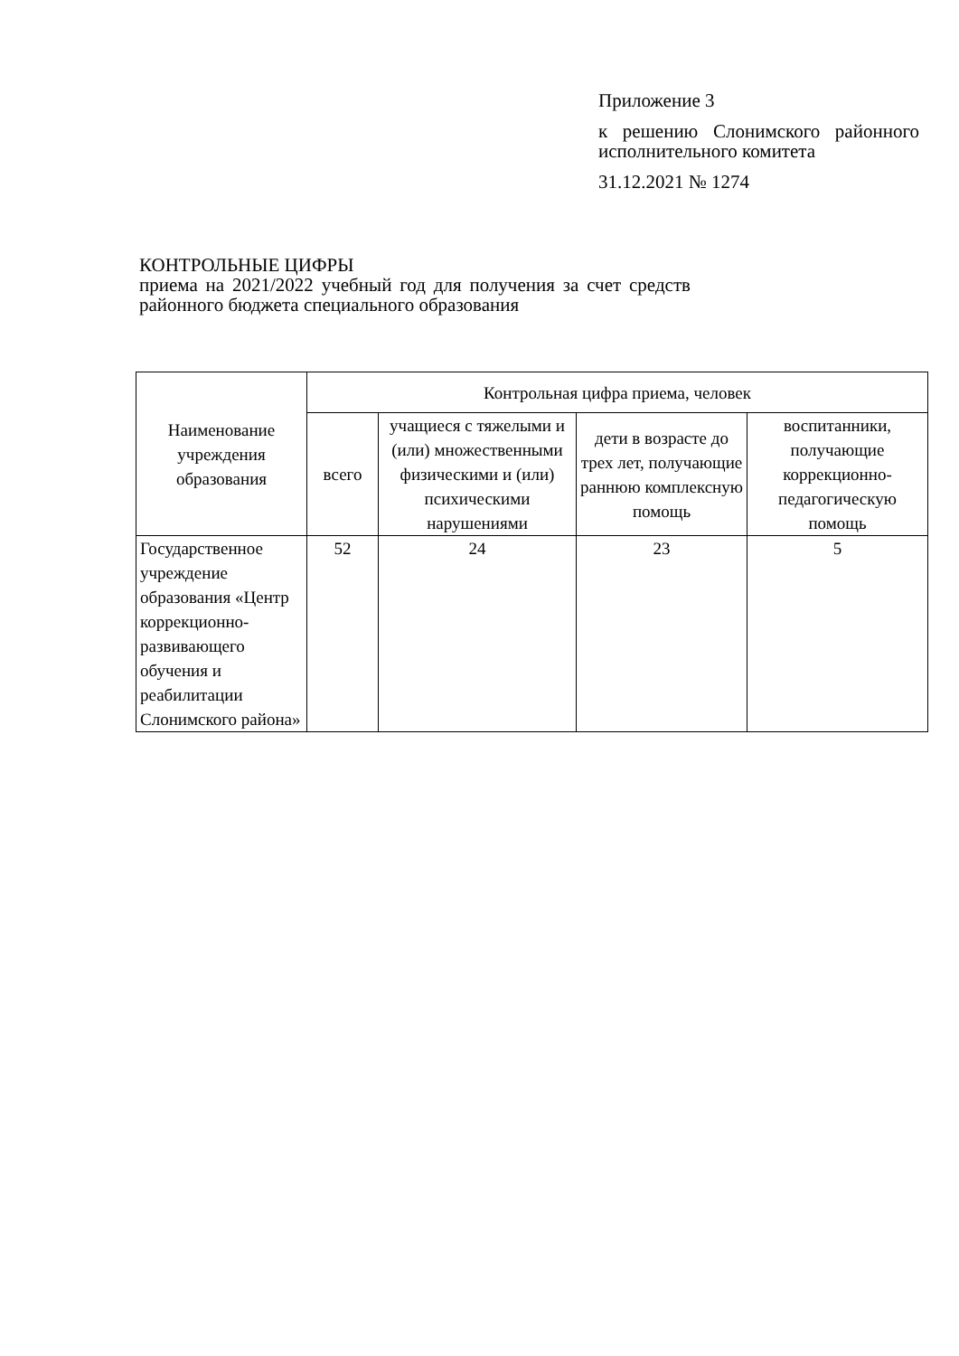Приложение 3
к решению Слонимского районного исполнительного комитета
31.12.2021 № 1274
КОНТРОЛЬНЫЕ ЦИФРЫ
приема на 2021/2022 учебный год для получения за счет средств районного бюджета специального образования
| Наименование учреждения образования | Контрольная цифра приема, человек | | | |
| --- | --- | --- | --- | --- |
| | всего | учащиеся с тяжелыми и (или) множественными физическими и (или) психическими нарушениями | дети в возрасте до трех лет, получающие раннюю комплексную помощь | воспитанники, получающие коррекционно-педагогическую помощь |
| Государственное учреждение образования «Центр коррекционно-развивающего обучения и реабилитации Слонимского района» | 52 | 24 | 23 | 5 |